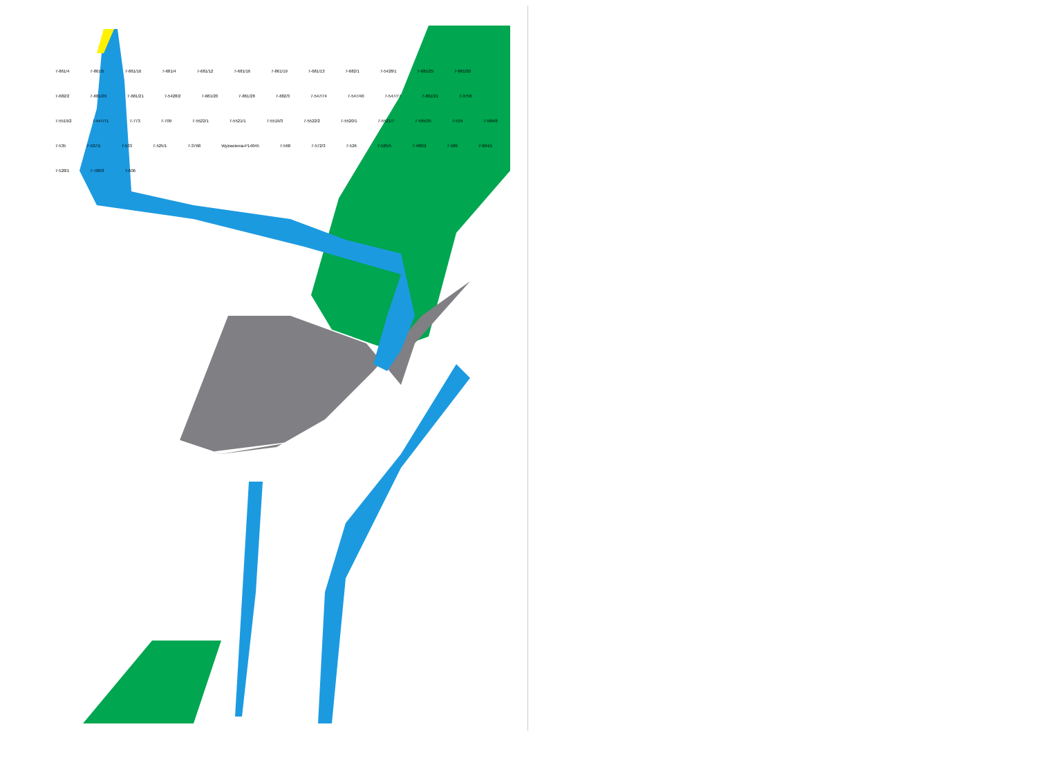7-861/4 7-861/5 7-861/16 7-681/4 7-681/12 7-681/16 7-861/19 7-681/13 7-682/1 7-5428/1 7-681/25 7-861/20 7-682/2 7-681/29 7-681/21 7-5428/2 7-681/20 7-861/28 7-682/3 7-547/74 7-547/40 7-547/77 7-861/21 7-3756 7-5519/2 7-547/71 7-773 7-709 7-5522/1 7-5521/1 7-5519/3 7-5522/2 7-5520/1 7-5521/7 7-595/25 7-534 7-584/8 7-535 7-537/1 7-533 7-525/1 7-3768 Wyzwolenia-P14045 7-568 7-572/3 7-526 7-525/5 7-480/2 7-589 7-604/1 7-528/1 7-700/3 7-606